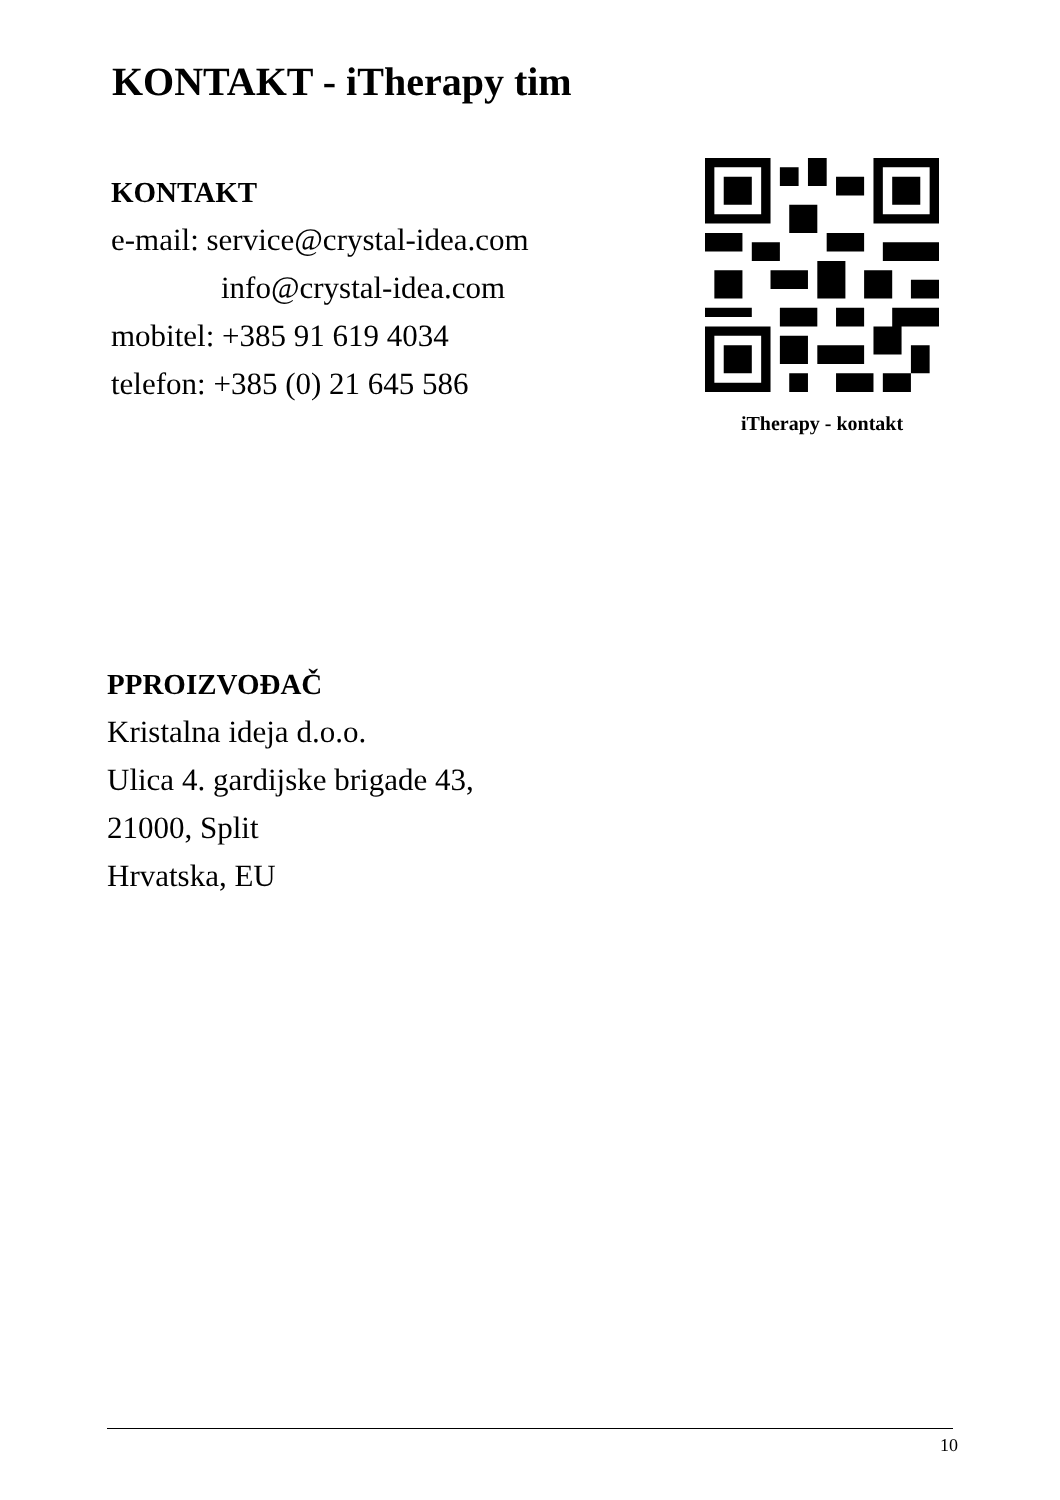KONTAKT - iTherapy tim
KONTAKT
e-mail: service@crystal-idea.com
info@crystal-idea.com
mobitel: +385 91 619 4034
telefon: +385 (0) 21 645 586
iTherapy - kontakt
PPROIZVOĐAČ
Kristalna ideja d.o.o.
Ulica 4. gardijske brigade 43,
21000, Split
Hrvatska, EU
10